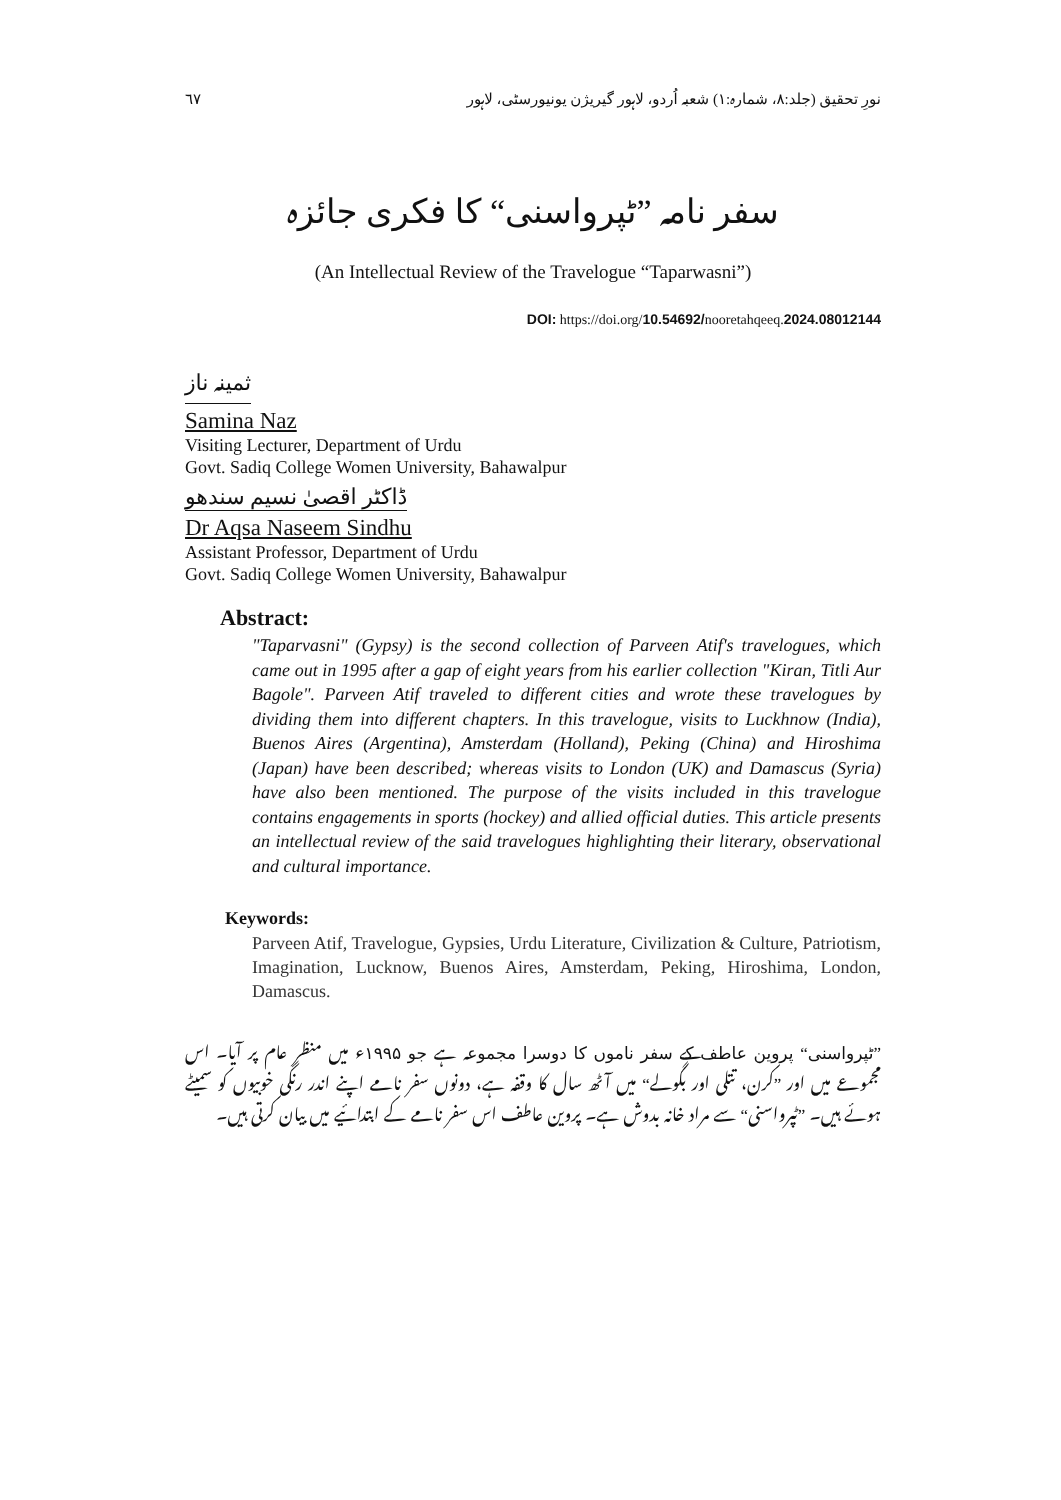٦٧ نورِ تحقیق (جلد:۸، شمارہ:۱) شعبہ اُردو، لاہور گیریژن یونیورسٹی، لاہور
سفر نامہ ”ٹپرواسنی“ کا فکری جائزہ
(An Intellectual Review of the Travelogue “Taparwasni”)
DOI: https://doi.org/10.54692/nooretahqeeq.2024.08012144
ثمینہ ناز
Samina Naz
Visiting Lecturer, Department of Urdu
Govt. Sadiq College Women University, Bahawalpur
ڈاکٹر اقصیٰ نسیم سندھو
Dr Aqsa Naseem Sindhu
Assistant Professor, Department of Urdu
Govt. Sadiq College Women University, Bahawalpur
Abstract:
"Taparvasni" (Gypsy) is the second collection of Parveen Atif's travelogues, which came out in 1995 after a gap of eight years from his earlier collection "Kiran, Titli Aur Bagole". Parveen Atif traveled to different cities and wrote these travelogues by dividing them into different chapters. In this travelogue, visits to Luckhnow (India), Buenos Aires (Argentina), Amsterdam (Holland), Peking (China) and Hiroshima (Japan) have been described; whereas visits to London (UK) and Damascus (Syria) have also been mentioned. The purpose of the visits included in this travelogue contains engagements in sports (hockey) and allied official duties. This article presents an intellectual review of the said travelogues highlighting their literary, observational and cultural importance.
Keywords:
Parveen Atif, Travelogue, Gypsies, Urdu Literature, Civilization & Culture, Patriotism, Imagination, Lucknow, Buenos Aires, Amsterdam, Peking, Hiroshima, London, Damascus.
”ٹپرواسنی“ پروین عاطف کے سفر ناموں کا دوسرا مجموعہ ہے جو ۱۹۹۵ء میں منظر عام پر آیا۔ اس مجموعے میں اور ”کرن، تتلی اور بگولے“ میں آٹھ سال کا وقفہ ہے، دونوں سفر نامے اپنے اندر رنگی خوبیوں کو سمیٹے ہوئے ہیں۔ ”ٹپرواسنی“ سے مراد خانہ بدوش ہے۔ پروین عاطف اس سفر نامے کے ابتدائیے میں بیان کرتی ہیں۔